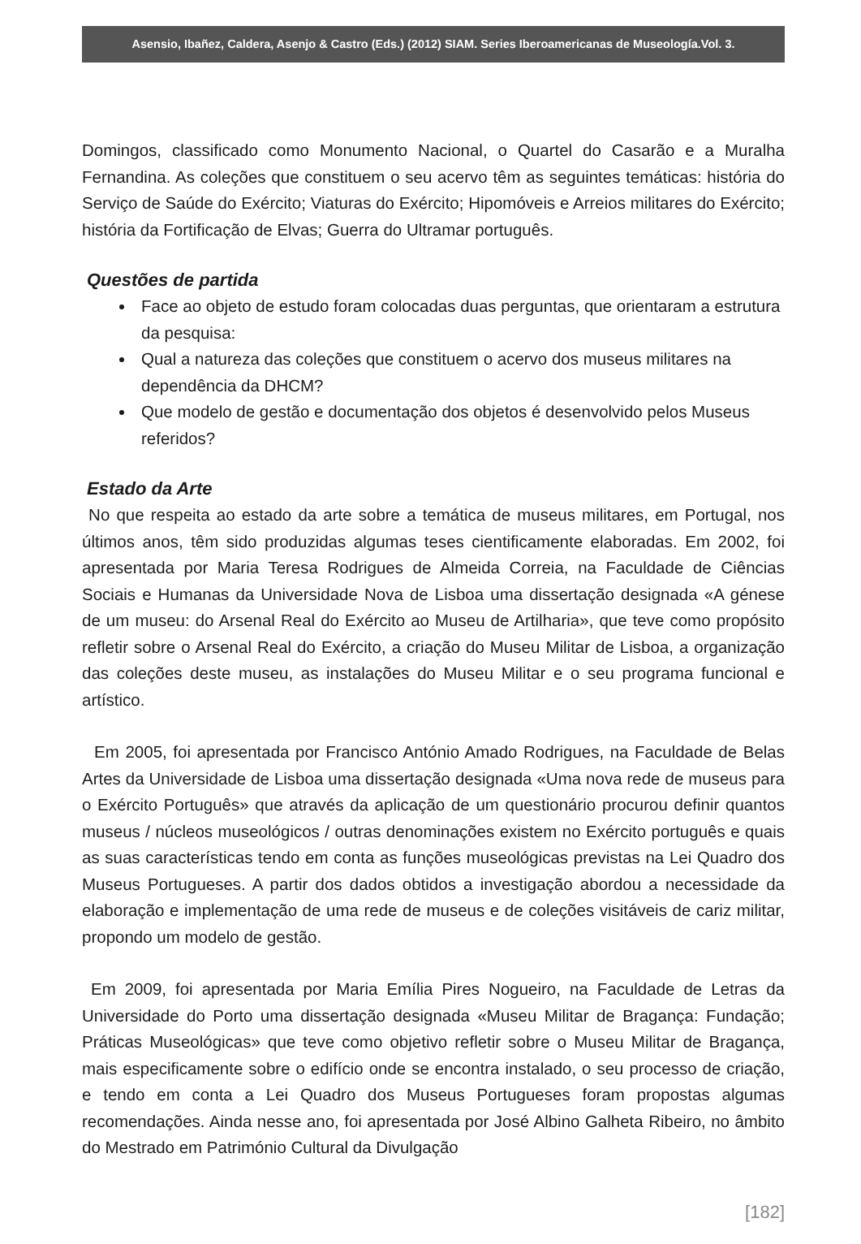Asensio, Ibañez, Caldera, Asenjo & Castro (Eds.) (2012) SIAM. Series Iberoamericanas de Museología.Vol. 3.
Domingos, classificado como Monumento Nacional, o Quartel do Casarão e a Muralha Fernandina. As coleções que constituem o seu acervo têm as seguintes temáticas: história do Serviço de Saúde do Exército; Viaturas do Exército; Hipomóveis e Arreios militares do Exército; história da Fortificação de Elvas; Guerra do Ultramar português.
Questões de partida
Face ao objeto de estudo foram colocadas duas perguntas, que orientaram a estrutura da pesquisa:
Qual a natureza das coleções que constituem o acervo dos museus militares na dependência da DHCM?
Que modelo de gestão e documentação dos objetos é desenvolvido pelos Museus referidos?
Estado da Arte
No que respeita ao estado da arte sobre a temática de museus militares, em Portugal, nos últimos anos, têm sido produzidas algumas teses cientificamente elaboradas. Em 2002, foi apresentada por Maria Teresa Rodrigues de Almeida Correia, na Faculdade de Ciências Sociais e Humanas da Universidade Nova de Lisboa uma dissertação designada «A génese de um museu: do Arsenal Real do Exército ao Museu de Artilharia», que teve como propósito refletir sobre o Arsenal Real do Exército, a criação do Museu Militar de Lisboa, a organização das coleções deste museu, as instalações do Museu Militar e o seu programa funcional e artístico.
Em 2005, foi apresentada por Francisco António Amado Rodrigues, na Faculdade de Belas Artes da Universidade de Lisboa uma dissertação designada «Uma nova rede de museus para o Exército Português» que através da aplicação de um questionário procurou definir quantos museus / núcleos museológicos / outras denominações existem no Exército português e quais as suas características tendo em conta as funções museológicas previstas na Lei Quadro dos Museus Portugueses. A partir dos dados obtidos a investigação abordou a necessidade da elaboração e implementação de uma rede de museus e de coleções visitáveis de cariz militar, propondo um modelo de gestão.
Em 2009, foi apresentada por Maria Emília Pires Nogueiro, na Faculdade de Letras da Universidade do Porto uma dissertação designada «Museu Militar de Bragança: Fundação; Práticas Museológicas» que teve como objetivo refletir sobre o Museu Militar de Bragança, mais especificamente sobre o edifício onde se encontra instalado, o seu processo de criação, e tendo em conta a Lei Quadro dos Museus Portugueses foram propostas algumas recomendações. Ainda nesse ano, foi apresentada por José Albino Galheta Ribeiro, no âmbito do Mestrado em Património Cultural da Divulgação
[182]